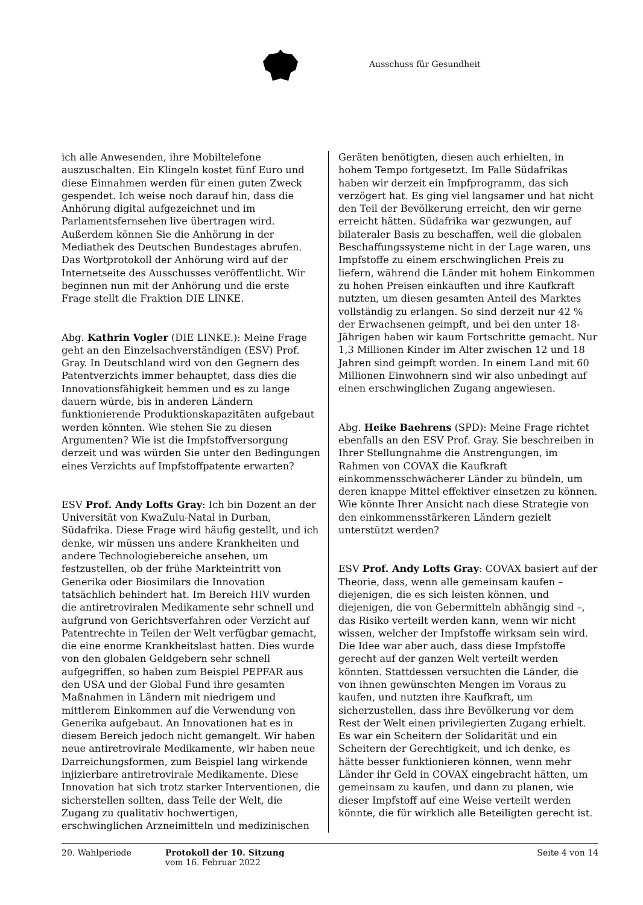Ausschuss für Gesundheit
ich alle Anwesenden, ihre Mobiltelefone auszuschalten. Ein Klingeln kostet fünf Euro und diese Einnahmen werden für einen guten Zweck gespendet. Ich weise noch darauf hin, dass die Anhörung digital aufgezeichnet und im Parlamentsfernsehen live übertragen wird. Außerdem können Sie die Anhörung in der Mediathek des Deutschen Bundestages abrufen. Das Wortprotokoll der Anhörung wird auf der Internetseite des Ausschusses veröffentlicht. Wir beginnen nun mit der Anhörung und die erste Frage stellt die Fraktion DIE LINKE.
Abg. Kathrin Vogler (DIE LINKE.): Meine Frage geht an den Einzelsachverständigen (ESV) Prof. Gray. In Deutschland wird von den Gegnern des Patentverzichts immer behauptet, dass dies die Innovationsfähigkeit hemmen und es zu lange dauern würde, bis in anderen Ländern funktionierende Produktionskapazitäten aufgebaut werden könnten. Wie stehen Sie zu diesen Argumenten? Wie ist die Impfstoffversorgung derzeit und was würden Sie unter den Bedingungen eines Verzichts auf Impfstoffpatente erwarten?
ESV Prof. Andy Lofts Gray: Ich bin Dozent an der Universität von KwaZulu-Natal in Durban, Südafrika. Diese Frage wird häufig gestellt, und ich denke, wir müssen uns andere Krankheiten und andere Technologiebereiche ansehen, um festzustellen, ob der frühe Markteintritt von Generika oder Biosimilars die Innovation tatsächlich behindert hat. Im Bereich HIV wurden die antiretroviralen Medikamente sehr schnell und aufgrund von Gerichtsverfahren oder Verzicht auf Patentrechte in Teilen der Welt verfügbar gemacht, die eine enorme Krankheitslast hatten. Dies wurde von den globalen Geldgebern sehr schnell aufgegriffen, so haben zum Beispiel PEPFAR aus den USA und der Global Fund ihre gesamten Maßnahmen in Ländern mit niedrigem und mittlerem Einkommen auf die Verwendung von Generika aufgebaut. An Innovationen hat es in diesem Bereich jedoch nicht gemangelt. Wir haben neue antiretrovirale Medikamente, wir haben neue Darreichungsformen, zum Beispiel lang wirkende injizierbare antiretrovirale Medikamente. Diese Innovation hat sich trotz starker Interventionen, die sicherstellen sollten, dass Teile der Welt, die Zugang zu qualitativ hochwertigen, erschwinglichen Arzneimitteln und medizinischen
Geräten benötigten, diesen auch erhielten, in hohem Tempo fortgesetzt. Im Falle Südafrikas haben wir derzeit ein Impfprogramm, das sich verzögert hat. Es ging viel langsamer und hat nicht den Teil der Bevölkerung erreicht, den wir gerne erreicht hätten. Südafrika war gezwungen, auf bilateraler Basis zu beschaffen, weil die globalen Beschaffungssysteme nicht in der Lage waren, uns Impfstoffe zu einem erschwinglichen Preis zu liefern, während die Länder mit hohem Einkommen zu hohen Preisen einkauften und ihre Kaufkraft nutzten, um diesen gesamten Anteil des Marktes vollständig zu erlangen. So sind derzeit nur 42 % der Erwachsenen geimpft, und bei den unter 18-Jährigen haben wir kaum Fortschritte gemacht. Nur 1,3 Millionen Kinder im Alter zwischen 12 und 18 Jahren sind geimpft worden. In einem Land mit 60 Millionen Einwohnern sind wir also unbedingt auf einen erschwinglichen Zugang angewiesen.
Abg. Heike Baehrens (SPD): Meine Frage richtet ebenfalls an den ESV Prof. Gray. Sie beschreiben in Ihrer Stellungnahme die Anstrengungen, im Rahmen von COVAX die Kaufkraft einkommensschwächerer Länder zu bündeln, um deren knappe Mittel effektiver einsetzen zu können. Wie könnte Ihrer Ansicht nach diese Strategie von den einkommensstärkeren Ländern gezielt unterstützt werden?
ESV Prof. Andy Lofts Gray: COVAX basiert auf der Theorie, dass, wenn alle gemeinsam kaufen – diejenigen, die es sich leisten können, und diejenigen, die von Gebermitteln abhängig sind –, das Risiko verteilt werden kann, wenn wir nicht wissen, welcher der Impfstoffe wirksam sein wird. Die Idee war aber auch, dass diese Impfstoffe gerecht auf der ganzen Welt verteilt werden könnten. Stattdessen versuchten die Länder, die von ihnen gewünschten Mengen im Voraus zu kaufen, und nutzten ihre Kaufkraft, um sicherzustellen, dass ihre Bevölkerung vor dem Rest der Welt einen privilegierten Zugang erhielt. Es war ein Scheitern der Solidarität und ein Scheitern der Gerechtigkeit, und ich denke, es hätte besser funktionieren können, wenn mehr Länder ihr Geld in COVAX eingebracht hätten, um gemeinsam zu kaufen, und dann zu planen, wie dieser Impfstoff auf eine Weise verteilt werden könnte, die für wirklich alle Beteiligten gerecht ist.
20. Wahlperiode Protokoll der 10. Sitzung
vom 16. Februar 2022
Seite 4 von 14